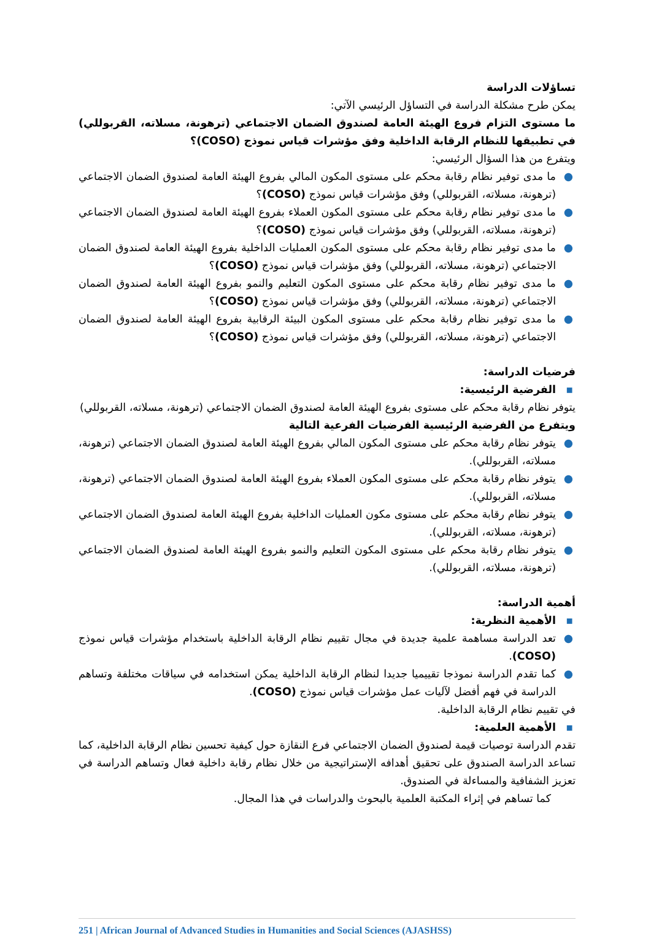تساؤلات الدراسة
يمكن طرح مشكلة الدراسة في التساؤل الرئيسي الآتي:
ما مستوى التزام فروع الهيئة العامة لصندوق الضمان الاجتماعي (ترهونة، مسلاته، القربوللي) في تطبيقها للنظام الرقابة الداخلية وفق مؤشرات قياس نموذج (COSO)؟
ويتفرع من هذا السؤال الرئيسي:
● ما مدى توفير نظام رقابة محكم على مستوى المكون المالي بفروع الهيئة العامة لصندوق الضمان الاجتماعي (ترهونة، مسلاته، القربوللي) وفق مؤشرات قياس نموذج (COSO)؟
● ما مدى توفير نظام رقابة محكم على مستوى المكون العملاء بفروع الهيئة العامة لصندوق الضمان الاجتماعي (ترهونة، مسلاته، القربوللي) وفق مؤشرات قياس نموذج (COSO)؟
● ما مدى توفير نظام رقابة محكم على مستوى المكون العمليات الداخلية بفروع الهيئة العامة لصندوق الضمان الاجتماعي (ترهونة، مسلاته، القربوللي) وفق مؤشرات قياس نموذج (COSO)؟
● ما مدى توفير نظام رقابة محكم على مستوى المكون التعليم والنمو بفروع الهيئة العامة لصندوق الضمان الاجتماعي (ترهونة، مسلاته، القربوللي) وفق مؤشرات قياس نموذج (COSO)؟
● ما مدى توفير نظام رقابة محكم على مستوى المكون البيئة الرقابية بفروع الهيئة العامة لصندوق الضمان الاجتماعي (ترهونة، مسلاته، القربوللي) وفق مؤشرات قياس نموذج (COSO)؟
فرضيات الدراسة:
▪ الفرضية الرئيسية:
يتوفر نظام رقابة محكم على مستوى بفروع الهيئة العامة لصندوق الضمان الاجتماعي (ترهونة، مسلاته، القربوللي)
ويتفرع من الفرضية الرئيسية الفرضيات الفرعية التالية
● يتوفر نظام رقابة محكم على مستوى المكون المالي بفروع الهيئة العامة لصندوق الضمان الاجتماعي (ترهونة، مسلاته، القربوللي).
● يتوفر نظام رقابة محكم على مستوى المكون العملاء بفروع الهيئة العامة لصندوق الضمان الاجتماعي (ترهونة، مسلاته، القربوللي).
● يتوفر نظام رقابة محكم على مستوى مكون العمليات الداخلية بفروع الهيئة العامة لصندوق الضمان الاجتماعي (ترهونة، مسلاته، القربوللي).
● يتوفر نظام رقابة محكم على مستوى المكون التعليم والنمو بفروع الهيئة العامة لصندوق الضمان الاجتماعي (ترهونة، مسلاته، القربوللي).
أهمية الدراسة:
▪ الأهمية النظرية:
● تعد الدراسة مساهمة علمية جديدة في مجال تقييم نظام الرقابة الداخلية باستخدام مؤشرات قياس نموذج (COSO).
● كما تقدم الدراسة نموذجا تقييميا جديدا لنظام الرقابة الداخلية يمكن استخدامه في سياقات مختلفة وتساهم الدراسة في فهم أفضل لآليات عمل مؤشرات قياس نموذج (COSO).
في تقييم نظام الرقابة الداخلية.
▪ الأهمية العلمية:
تقدم الدراسة توصيات قيمة لصندوق الضمان الاجتماعي فرع النقازة حول كيفية تحسين نظام الرقابة الداخلية، كما تساعد الدراسة الصندوق على تحقيق أهدافه الإستراتيجية من خلال نظام رقابة داخلية فعال وتساهم الدراسة في تعزيز الشفافية والمساءلة في الصندوق.
كما تساهم في إثراء المكتبة العلمية بالبحوث والدراسات في هذا المجال.
251 | African Journal of Advanced Studies in Humanities and Social Sciences (AJASHSS)